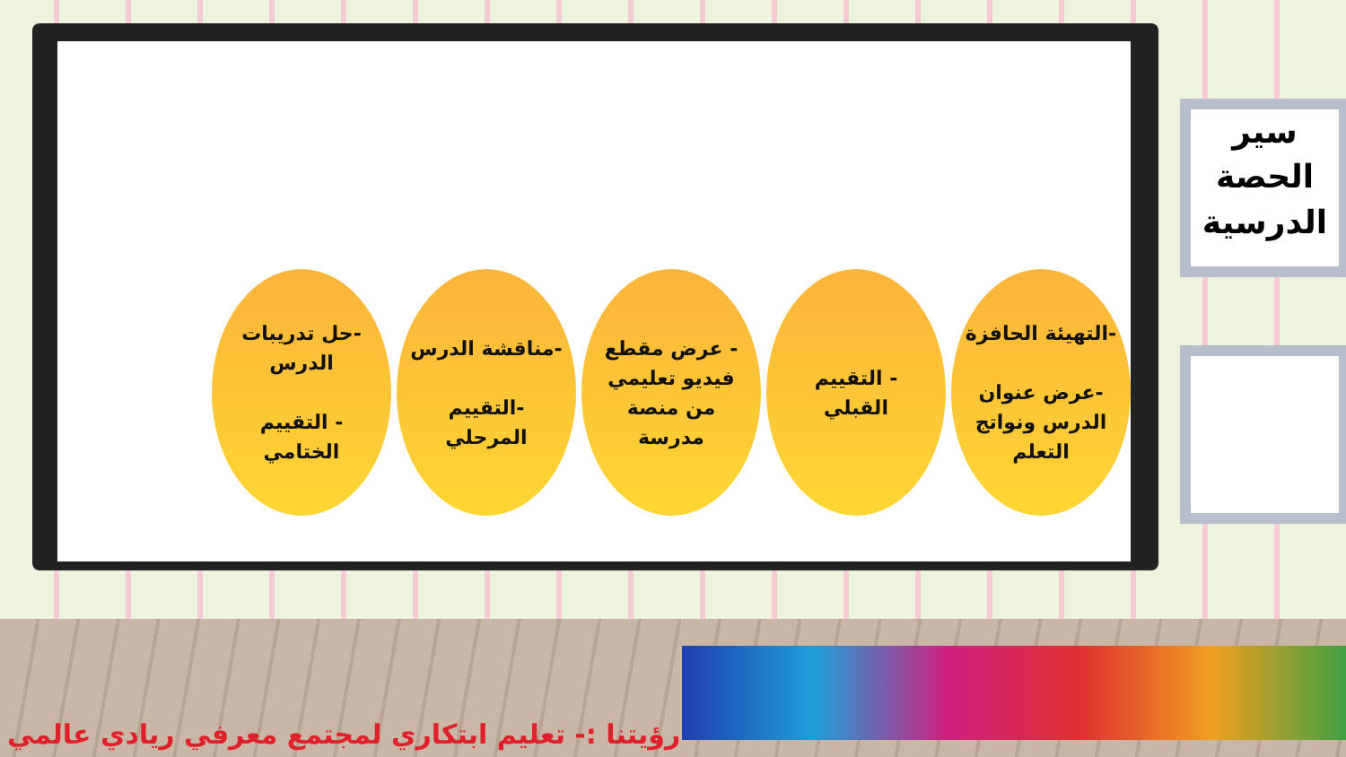سير
الحصة
الدرسية
-التهيئة الحافزة
-عرض عنوان
الدرس ونواتج
التعلم
- التقييم
القبلي
- عرض مقطع
فيديو تعليمي
من منصة
مدرسة
-مناقشة الدرس
-التقييم
المرحلي
-حل تدريبات
الدرس
- التقييم
الختامي
رؤيتنا :- تعليم ابتكاري لمجتمع معرفي ريادي عالمي